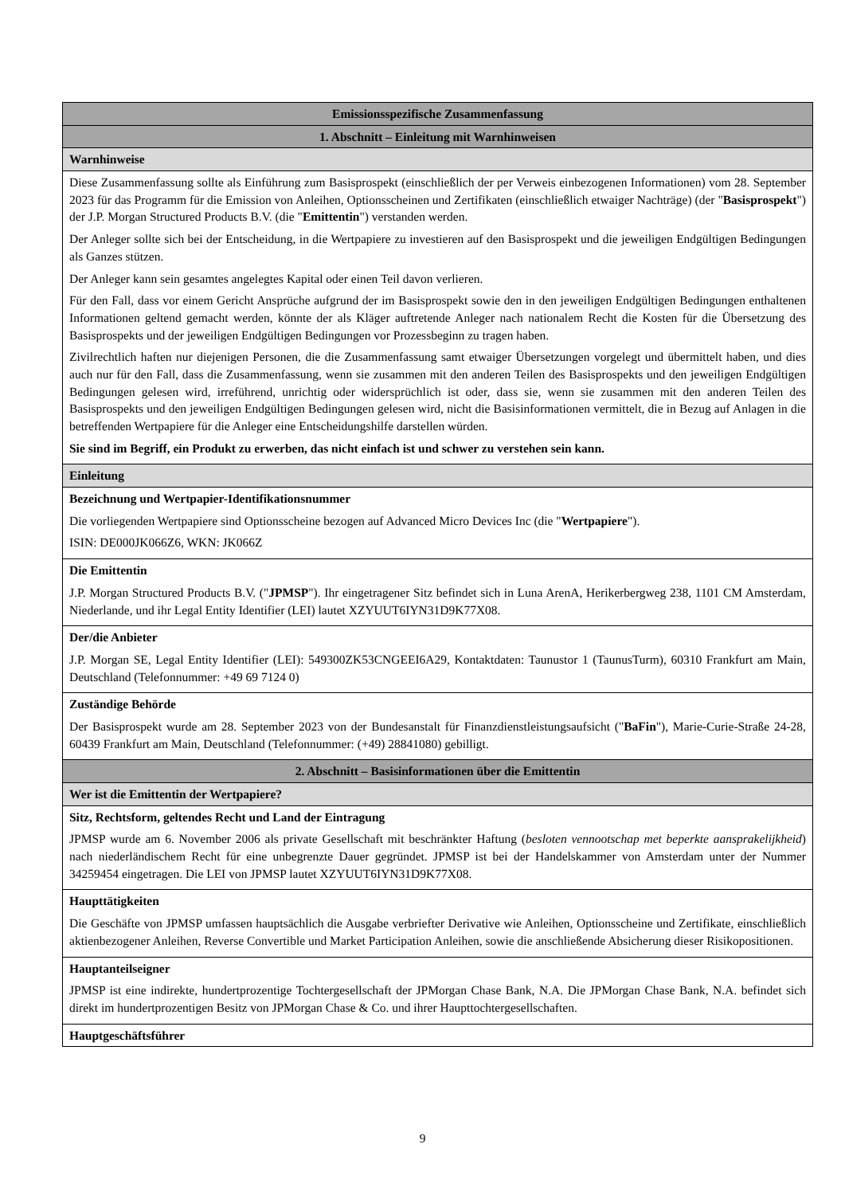| Emissionsspezifische Zusammenfassung |
| 1. Abschnitt – Einleitung mit Warnhinweisen |
| Warnhinweise |
| Diese Zusammenfassung sollte als Einführung zum Basisprospekt (einschließlich der per Verweis einbezogenen Informationen) vom 28. September 2023 für das Programm für die Emission von Anleihen, Optionsscheinen und Zertifikaten (einschließlich etwaiger Nachträge) (der " Basisprospekt ") der J.P. Morgan Structured Products B.V. (die " Emittentin ") verstanden werden. Der Anleger sollte sich bei der Entscheidung, in die Wertpapiere zu investieren auf den Basisprospekt und die jeweiligen Endgültigen Bedingungen als Ganzes stützen. Der Anleger kann sein gesamtes angelegtes Kapital oder einen Teil davon verlieren. Für den Fall, dass vor einem Gericht Ansprüche aufgrund der im Basisprospekt sowie den in den jeweiligen Endgültigen Bedingungen enthaltenen Informationen geltend gemacht werden, könnte der als Kläger auftretende Anleger nach nationalem Recht die Kosten für die Übersetzung des Basisprospekts und der jeweiligen Endgültigen Bedingungen vor Prozessbeginn zu tragen haben. Zivilrechtlich haften nur diejenigen Personen, die die Zusammenfassung samt etwaiger Übersetzungen vorgelegt und übermittelt haben, und dies auch nur für den Fall, dass die Zusammenfassung, wenn sie zusammen mit den anderen Teilen des Basisprospekts und den jeweiligen Endgültigen Bedingungen gelesen wird, irreführend, unrichtig oder widersprüchlich ist oder, dass sie, wenn sie zusammen mit den anderen Teilen des Basisprospekts und den jeweiligen Endgültigen Bedingungen gelesen wird, nicht die Basisinformationen vermittelt, die in Bezug auf Anlagen in die betreffenden Wertpapiere für die Anleger eine Entscheidungshilfe darstellen würden. Sie sind im Begriff, ein Produkt zu erwerben, das nicht einfach ist und schwer zu verstehen sein kann. |
| Einleitung |
| Bezeichnung und Wertpapier-Identifikationsnummer Die vorliegenden Wertpapiere sind Optionsscheine bezogen auf Advanced Micro Devices Inc (die " Wertpapiere "). ISIN: DE000JK066Z6, WKN: JK066Z |
| Die Emittentin J.P. Morgan Structured Products B.V. (" JPMSP "). Ihr eingetragener Sitz befindet sich in Luna ArenA, Herikerbergweg 238, 1101 CM Amsterdam, Niederlande, und ihr Legal Entity Identifier (LEI) lautet XZYUUT6IYN31D9K77X08. |
| Der/die Anbieter J.P. Morgan SE, Legal Entity Identifier (LEI): 549300ZK53CNGEEI6A29, Kontaktdaten: Taunustor 1 (TaunusTurm), 60310 Frankfurt am Main, Deutschland (Telefonnummer: +49 69 7124 0) |
| Zuständige Behörde Der Basisprospekt wurde am 28. September 2023 von der Bundesanstalt für Finanzdienstleistungsaufsicht (" BaFin "), Marie-Curie-Straße 24-28, 60439 Frankfurt am Main, Deutschland (Telefonnummer: (+49) 28841080) gebilligt. |
| 2. Abschnitt – Basisinformationen über die Emittentin |
| Wer ist die Emittentin der Wertpapiere? |
| Sitz, Rechtsform, geltendes Recht und Land der Eintragung JPMSP wurde am 6. November 2006 als private Gesellschaft mit beschränkter Haftung ( besloten vennootschap met beperkte aansprakelijkheid ) nach niederländischem Recht für eine unbegrenzte Dauer gegründet. JPMSP ist bei der Handelskammer von Amsterdam unter der Nummer 34259454 eingetragen. Die LEI von JPMSP lautet XZYUUT6IYN31D9K77X08. |
| Haupttätigkeiten Die Geschäfte von JPMSP umfassen hauptsächlich die Ausgabe verbriefter Derivative wie Anleihen, Optionsscheine und Zertifikate, einschließlich aktienbezogener Anleihen, Reverse Convertible und Market Participation Anleihen, sowie die anschließende Absicherung dieser Risikopositionen. |
| Hauptanteilseigner JPMSP ist eine indirekte, hundertprozentige Tochtergesellschaft der JPMorgan Chase Bank, N.A. Die JPMorgan Chase Bank, N.A. befindet sich direkt im hundertprozentigen Besitz von JPMorgan Chase & Co. und ihrer Haupttochtergesellschaften. |
| Hauptgeschäftsführer |
9